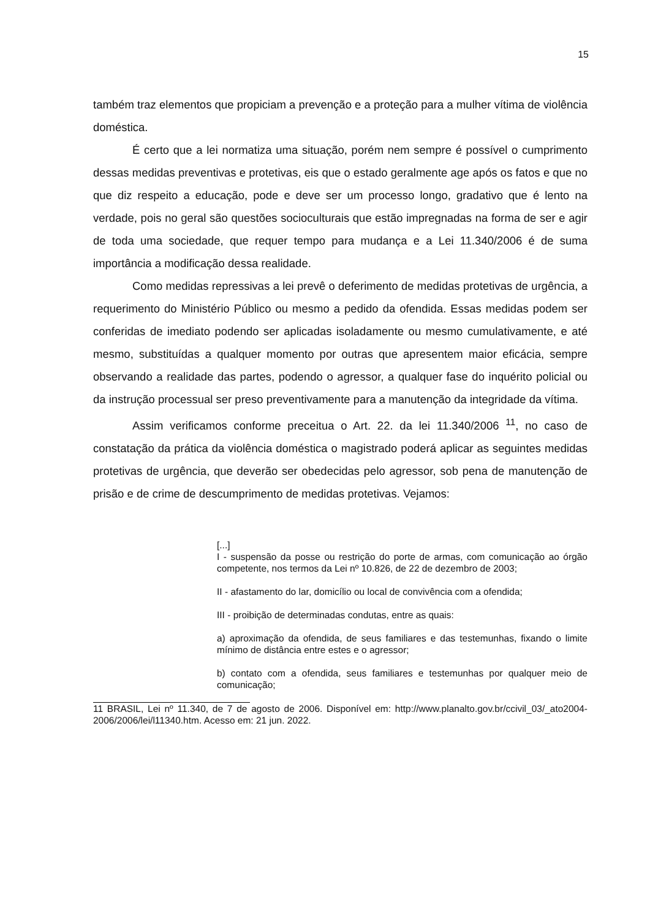15
também traz elementos que propiciam a prevenção e a proteção para a mulher vítima de violência doméstica.
É certo que a lei normatiza uma situação, porém nem sempre é possível o cumprimento dessas medidas preventivas e protetivas, eis que o estado geralmente age após os fatos e que no que diz respeito a educação, pode e deve ser um processo longo, gradativo que é lento na verdade, pois no geral são questões socioculturais que estão impregnadas na forma de ser e agir de toda uma sociedade, que requer tempo para mudança e a Lei 11.340/2006 é de suma importância a modificação dessa realidade.
Como medidas repressivas a lei prevê o deferimento de medidas protetivas de urgência, a requerimento do Ministério Público ou mesmo a pedido da ofendida. Essas medidas podem ser conferidas de imediato podendo ser aplicadas isoladamente ou mesmo cumulativamente, e até mesmo, substituídas a qualquer momento por outras que apresentem maior eficácia, sempre observando a realidade das partes, podendo o agressor, a qualquer fase do inquérito policial ou da instrução processual ser preso preventivamente para a manutenção da integridade da vítima.
Assim verificamos conforme preceitua o Art. 22. da lei 11.340/2006 <sup>11</sup>, no caso de constatação da prática da violência doméstica o magistrado poderá aplicar as seguintes medidas protetivas de urgência, que deverão ser obedecidas pelo agressor, sob pena de manutenção de prisão e de crime de descumprimento de medidas protetivas. Vejamos:
[...]
I - suspensão da posse ou restrição do porte de armas, com comunicação ao órgão competente, nos termos da Lei nº 10.826, de 22 de dezembro de 2003;
II - afastamento do lar, domicílio ou local de convivência com a ofendida;
III - proibição de determinadas condutas, entre as quais:
a) aproximação da ofendida, de seus familiares e das testemunhas, fixando o limite mínimo de distância entre estes e o agressor;
b) contato com a ofendida, seus familiares e testemunhas por qualquer meio de comunicação;
11 BRASIL, Lei nº 11.340, de 7 de agosto de 2006. Disponível em: http://www.planalto.gov.br/ccivil_03/_ato2004-2006/2006/lei/l11340.htm. Acesso em: 21 jun. 2022.